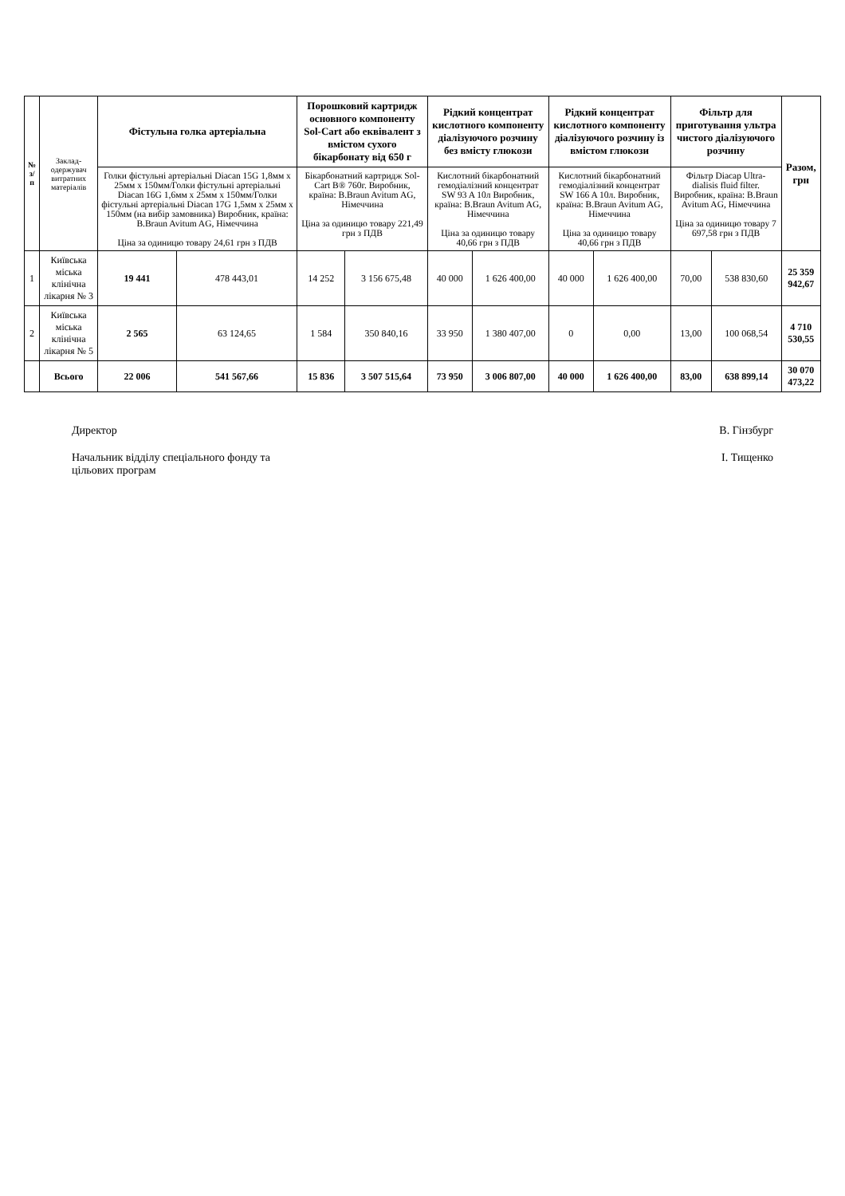| № з/п | Заклад-одержувач витратних матеріалів | Фістульна голка артеріальна | | Порошковий картридж основного компоненту Sol-Cart або еквівалент з вмістом сухого бікарбонату від 650 г | | Рідкий концентрат кислотного компоненту діалізуючого розчину без вмісту глюкози | | Рідкий концентрат кислотного компоненту діалізуючого розчину із вмістом глюкози | | Фільтр для приготування ультра чистого діалізуючого розчину | | Разом, грн |
| --- | --- | --- | --- | --- | --- | --- | --- | --- | --- | --- | --- | --- |
| | | Голки фістульні артеріальні Diacan 15G 1,8мм х 25мм х 150мм/Голки фістульні артеріальні Diacan 16G 1,6мм х 25мм х 150мм/Голки фістульні артеріальні Diacan 17G 1,5мм х 25мм х 150мм (на вибір замовника) Виробник, країна: B.Braun Avitum AG, Німеччина Ціна за одиницю товару 24,61 грн з ПДВ | | Бікарбонатний картридж Sol-Cart B® 760г. Виробник, країна: B.Braun Avitum AG, Німеччина Ціна за одиницю товару 221,49 грн з ПДВ | | Кислотний бікарбонатний гемодіалізний концентрат SW 93 A 10л Виробник, країна: B.Braun Avitum AG, Німеччина Ціна за одиницю товару 40,66 грн з ПДВ | | Кислотний бікарбонатний гемодіалізний концентрат SW 166 A 10л. Виробник, країна: B.Braun Avitum AG, Німеччина Ціна за одиницю товару 40,66 грн з ПДВ | | Фільтр Diacap Ultra-dialisis fluid filter. Виробник, країна: B.Braun Avitum AG, Німеччина Ціна за одиницю товару 7 697,58 грн з ПДВ | | |
| 1 | Київська міська клінічна лікарня № 3 | 19 441 | 478 443,01 | 14 252 | 3 156 675,48 | 40 000 | 1 626 400,00 | 40 000 | 1 626 400,00 | 70,00 | 538 830,60 | 25 359 942,67 |
| 2 | Київська міська клінічна лікарня № 5 | 2 565 | 63 124,65 | 1 584 | 350 840,16 | 33 950 | 1 380 407,00 | 0 | 0,00 | 13,00 | 100 068,54 | 4 710 530,55 |
| | Всього | 22 006 | 541 567,66 | 15 836 | 3 507 515,64 | 73 950 | 3 006 807,00 | 40 000 | 1 626 400,00 | 83,00 | 638 899,14 | 30 070 473,22 |
Директор В. Гінзбург
Начальник відділу спеціального фонду та
цільових програм І. Тищенко